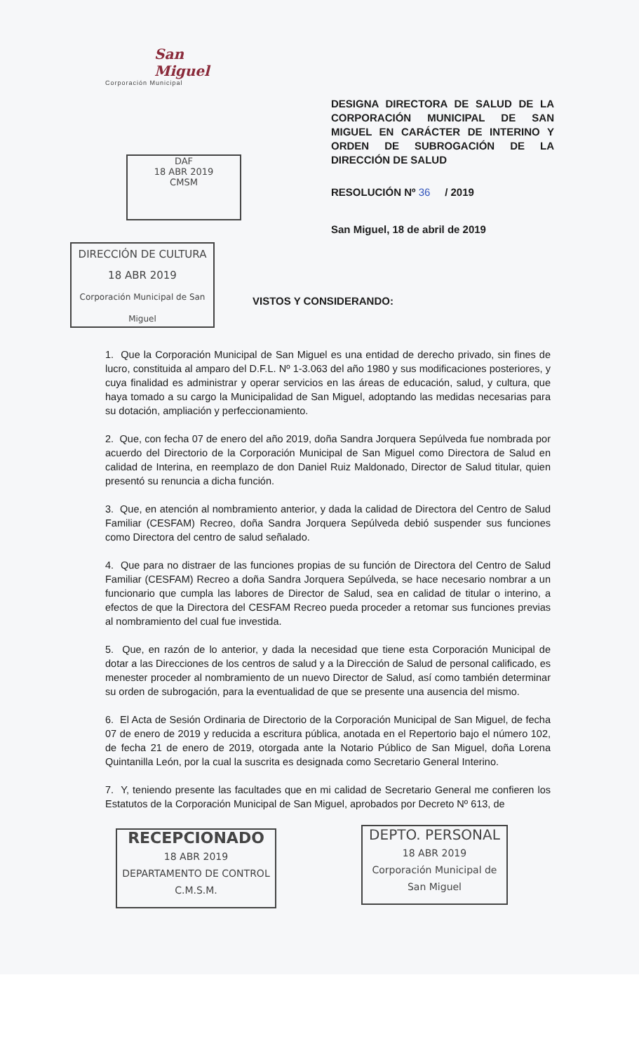San Miguel
Corporación Municipal
DESIGNA DIRECTORA DE SALUD DE LA CORPORACIÓN MUNICIPAL DE SAN MIGUEL EN CARÁCTER DE INTERINO Y ORDEN DE SUBROGACIÓN DE LA DIRECCIÓN DE SALUD
DAF
18 ABR 2019
CMSM
RESOLUCIÓN Nº 36 / 2019
San Miguel, 18 de abril de 2019
DIRECCIÓN DE CULTURA
18 ABR 2019
Corporación Municipal de San Miguel
VISTOS Y CONSIDERANDO:
1. Que la Corporación Municipal de San Miguel es una entidad de derecho privado, sin fines de lucro, constituida al amparo del D.F.L. Nº 1-3.063 del año 1980 y sus modificaciones posteriores, y cuya finalidad es administrar y operar servicios en las áreas de educación, salud, y cultura, que haya tomado a su cargo la Municipalidad de San Miguel, adoptando las medidas necesarias para su dotación, ampliación y perfeccionamiento.
2. Que, con fecha 07 de enero del año 2019, doña Sandra Jorquera Sepúlveda fue nombrada por acuerdo del Directorio de la Corporación Municipal de San Miguel como Directora de Salud en calidad de Interina, en reemplazo de don Daniel Ruiz Maldonado, Director de Salud titular, quien presentó su renuncia a dicha función.
3. Que, en atención al nombramiento anterior, y dada la calidad de Directora del Centro de Salud Familiar (CESFAM) Recreo, doña Sandra Jorquera Sepúlveda debió suspender sus funciones como Directora del centro de salud señalado.
4. Que para no distraer de las funciones propias de su función de Directora del Centro de Salud Familiar (CESFAM) Recreo a doña Sandra Jorquera Sepúlveda, se hace necesario nombrar a un funcionario que cumpla las labores de Director de Salud, sea en calidad de titular o interino, a efectos de que la Directora del CESFAM Recreo pueda proceder a retomar sus funciones previas al nombramiento del cual fue investida.
5. Que, en razón de lo anterior, y dada la necesidad que tiene esta Corporación Municipal de dotar a las Direcciones de los centros de salud y a la Dirección de Salud de personal calificado, es menester proceder al nombramiento de un nuevo Director de Salud, así como también determinar su orden de subrogación, para la eventualidad de que se presente una ausencia del mismo.
6. El Acta de Sesión Ordinaria de Directorio de la Corporación Municipal de San Miguel, de fecha 07 de enero de 2019 y reducida a escritura pública, anotada en el Repertorio bajo el número 102, de fecha 21 de enero de 2019, otorgada ante la Notario Público de San Miguel, doña Lorena Quintanilla León, por la cual la suscrita es designada como Secretario General Interino.
7. Y, teniendo presente las facultades que en mi calidad de Secretario General me confieren los Estatutos de la Corporación Municipal de San Miguel, aprobados por Decreto Nº 613, de
RECEPCIONADO
18 ABR 2019
DEPARTAMENTO DE CONTROL
C.M.S.M.
DEPTO. PERSONAL
18 ABR 2019
Corporación Municipal de San Miguel